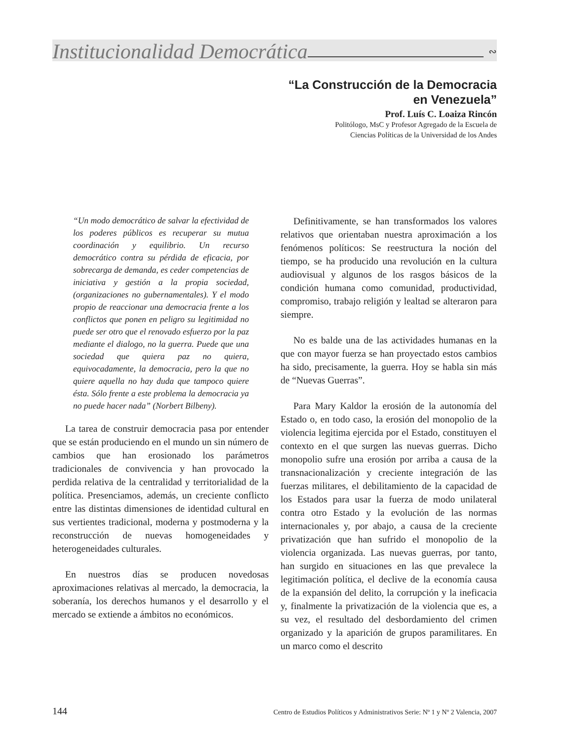Institucionalidad Democrática ∾
“La Construcción de la Democracia
en Venezuela”
Prof. Luís C. Loaiza Rincón
Politólogo, MsC y Profesor Agregado de la Escuela de
Ciencias Políticas de la Universidad de los Andes
“Un modo democrático de salvar la efectividad de los poderes públicos es recuperar su mutua coordinación y equilibrio. Un recurso democrático contra su pérdida de eficacia, por sobrecarga de demanda, es ceder competencias de iniciativa y gestión a la propia sociedad, (organizaciones no gubernamentales). Y el modo propio de reaccionar una democracia frente a los conflictos que ponen en peligro su legitimidad no puede ser otro que el renovado esfuerzo por la paz mediante el dialogo, no la guerra. Puede que una sociedad que quiera paz no quiera, equivocadamente, la democracia, pero la que no quiere aquella no hay duda que tampoco quiere ésta. Sólo frente a este problema la democracia ya no puede hacer nada” (Norbert Bilbeny).
La tarea de construir democracia pasa por entender que se están produciendo en el mundo un sin número de cambios que han erosionado los parámetros tradicionales de convivencia y han provocado la perdida relativa de la centralidad y territorialidad de la política. Presenciamos, además, un creciente conflicto entre las distintas dimensiones de identidad cultural en sus vertientes tradicional, moderna y postmoderna y la reconstrucción de nuevas homogeneidades y heterogeneidades culturales.
En nuestros días se producen novedosas aproximaciones relativas al mercado, la democracia, la soberanía, los derechos humanos y el desarrollo y el mercado se extiende a ámbitos no económicos.
Definitivamente, se han transformados los valores relativos que orientaban nuestra aproximación a los fenómenos políticos: Se reestructura la noción del tiempo, se ha producido una revolución en la cultura audiovisual y algunos de los rasgos básicos de la condición humana como comunidad, productividad, compromiso, trabajo religión y lealtad se alteraron para siempre.
No es balde una de las actividades humanas en la que con mayor fuerza se han proyectado estos cambios ha sido, precisamente, la guerra. Hoy se habla sin más de “Nuevas Guerras”.
Para Mary Kaldor la erosión de la autonomía del Estado o, en todo caso, la erosión del monopolio de la violencia legitima ejercida por el Estado, constituyen el contexto en el que surgen las nuevas guerras. Dicho monopolio sufre una erosión por arriba a causa de la transnacionalización y creciente integración de las fuerzas militares, el debilitamiento de la capacidad de los Estados para usar la fuerza de modo unilateral contra otro Estado y la evolución de las normas internacionales y, por abajo, a causa de la creciente privatización que han sufrido el monopolio de la violencia organizada. Las nuevas guerras, por tanto, han surgido en situaciones en las que prevalece la legitimación política, el declive de la economía causa de la expansión del delito, la corrupción y la ineficacia y, finalmente la privatización de la violencia que es, a su vez, el resultado del desbordamiento del crimen organizado y la aparición de grupos paramilitares. En un marco como el descrito
144 Centro de Estudios Políticos y Administrativos Serie: Nº 1 y Nº 2 Valencia, 2007